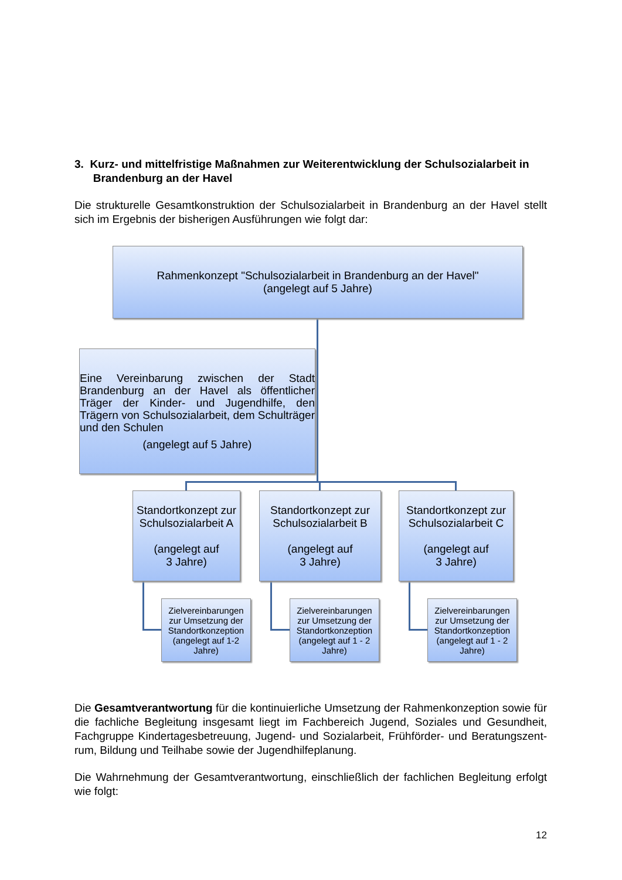3. Kurz- und mittelfristige Maßnahmen zur Weiterentwicklung der Schulsozialarbeit in
Brandenburg an der Havel
Die strukturelle Gesamtkonstruktion der Schulsozialarbeit in Brandenburg an der Havel stellt sich im Ergebnis der bisherigen Ausführungen wie folgt dar:
Rahmenkonzept "Schulsozialarbeit in Brandenburg an der Havel"
(angelegt auf 5 Jahre)
Eine Vereinbarung zwischen der Stadt Brandenburg an der Havel als öffentlicher Träger der Kinder- und Jugendhilfe, den Trägern von Schulsozialarbeit, dem Schulträger und den Schulen
(angelegt auf 5 Jahre)
Standortkonzept zur Schulsozialarbeit A
(angelegt auf
3 Jahre)
Standortkonzept zur Schulsozialarbeit B
(angelegt auf
3 Jahre)
Standortkonzept zur Schulsozialarbeit C
(angelegt auf
3 Jahre)
Zielvereinbarungen zur Umsetzung der Standortkonzeption
(angelegt auf 1-2 Jahre)
Zielvereinbarungen zur Umsetzung der Standortkonzeption
(angelegt auf 1 - 2 Jahre)
Zielvereinbarungen zur Umsetzung der Standortkonzeption
(angelegt auf 1 - 2 Jahre)
Die Gesamtverantwortung für die kontinuierliche Umsetzung der Rahmenkonzeption sowie für die fachliche Begleitung insgesamt liegt im Fachbereich Jugend, Soziales und Gesundheit, Fachgruppe Kindertagesbetreuung, Jugend- und Sozialarbeit, Frühförder- und Beratungszent-rum, Bildung und Teilhabe sowie der Jugendhilfeplanung.
Die Wahrnehmung der Gesamtverantwortung, einschließlich der fachlichen Begleitung erfolgt wie folgt:
12